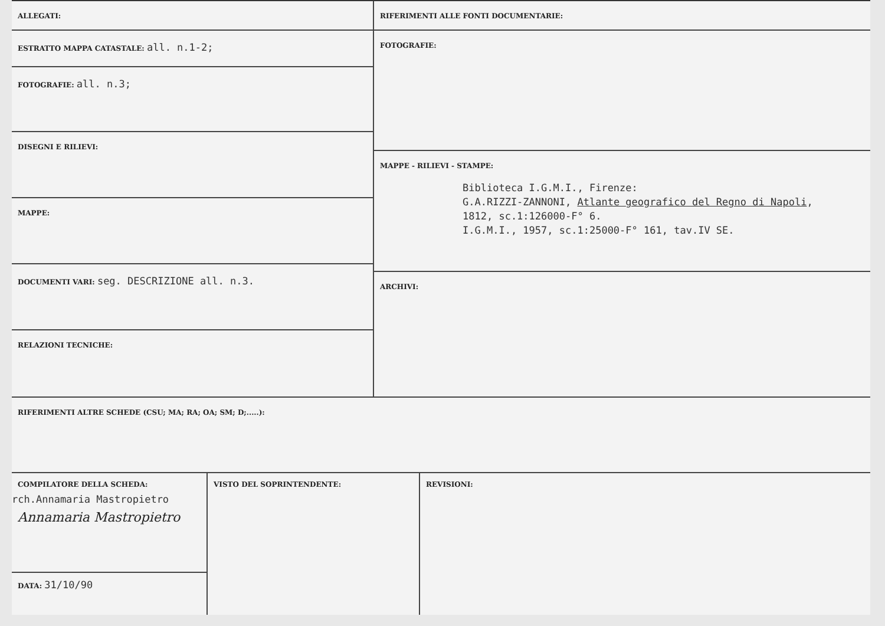ALLEGATI:
ESTRATTO MAPPA CATASTALE: all. n.1-2;
FOTOGRAFIE: all. n.3;
DISEGNI E RILIEVI:
MAPPE:
DOCUMENTI VARI: seg. DESCRIZIONE all. n.3.
RELAZIONI TECNICHE:
RIFERIMENTI ALLE FONTI DOCUMENTARIE:
FOTOGRAFIE:
MAPPE - RILIEVI - STAMPE:
Biblioteca I.G.M.I., Firenze:
G.A.RIZZI-ZANNONI, Atlante geografico del Regno di Napoli,
1812, sc.1:126000-F° 6.
I.G.M.I., 1957, sc.1:25000-F° 161, tav.IV SE.
ARCHIVI:
RIFERIMENTI ALTRE SCHEDE (CSU; MA; RA; OA; SM; D;.....):
COMPILATORE DELLA SCHEDA:
rch.Annamaria Mastropietro
Annamaria Mastropietro
DATA: 31/10/90
VISTO DEL SOPRINTENDENTE: REVISIONI: